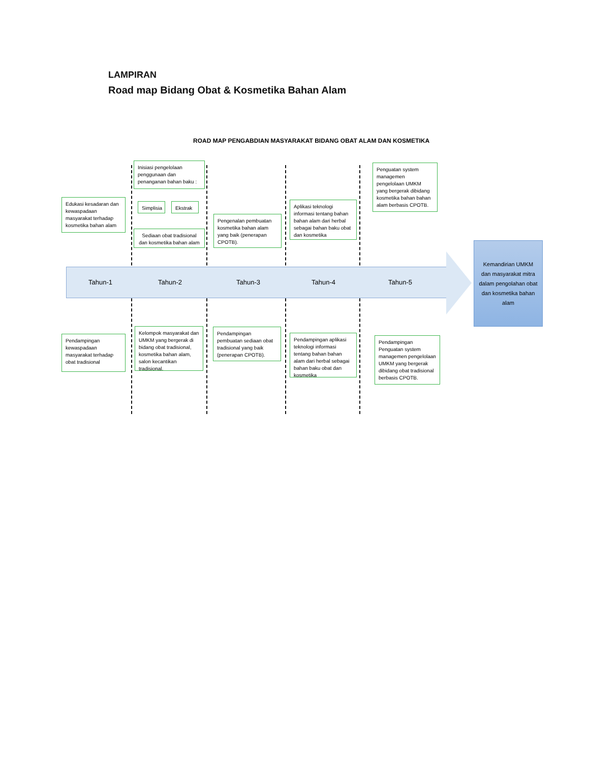LAMPIRAN
Road map Bidang Obat & Kosmetika Bahan Alam
ROAD MAP PENGABDIAN MASYARAKAT BIDANG OBAT ALAM DAN KOSMETIKA
Tahun-1 Tahun-2 Tahun-3 Tahun-4 Tahun-5
Kemandirian UMKM dan masyarakat mitra dalam pengolahan obat dan kosmetika bahan alam
Edukasi kesadaran dan kewaspadaan masyarakat terhadap kosmetika bahan alam
Inisiasi pengelolaan penggunaan dan penanganan bahan baku :
Simplisia Ekstrak
Sediaan obat tradisional dan kosmetika bahan alam
Pengenalan pembuatan kosmetika bahan alam yang baik (penerapan CPOTB).
Aplikasi teknologi informasi tentang bahan bahan alam dari herbal sebagai bahan baku obat dan kosmetika
Penguatan system managemen pengelolaan UMKM yang bergerak dibidang kosmetika bahan bahan alam berbasis CPOTB.
Pendampingan kewaspadaan masyarakat terhadap obat tradisional
Kelompok masyarakat dan UMKM yang bergerak di bidang obat tradisional, kosmetika bahan alam, salon kecantikan tradisional.
Pendampingan pembuatan sediaan obat tradisional yang baik (penerapan CPOTB).
Pendampingan aplikasi teknologi informasi tentang bahan bahan alam dari herbal sebagai bahan baku obat dan kosmetika
Pendampingan Penguatan system managemen pengelolaan UMKM yang bergerak dibidang obat tradisional berbasis CPOTB.